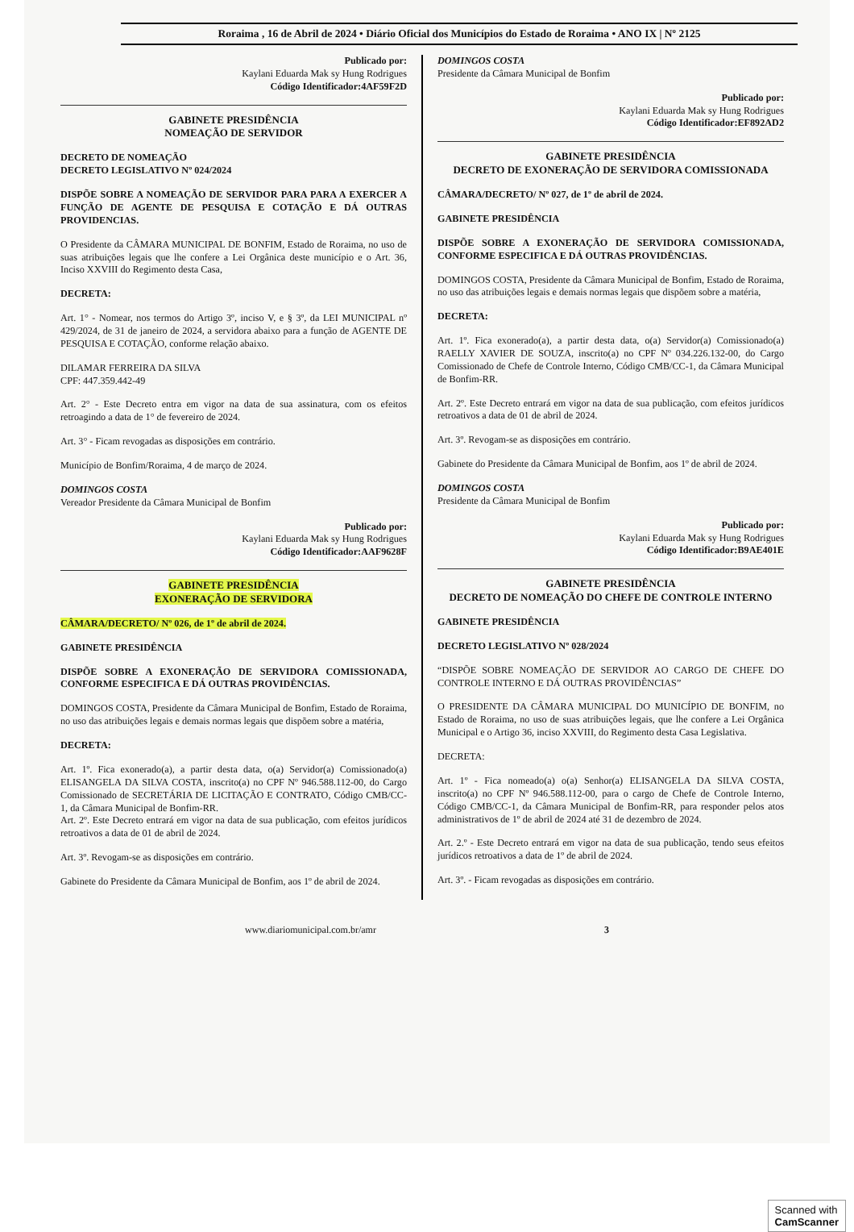Roraima , 16 de Abril de 2024 • Diário Oficial dos Municípios do Estado de Roraima • ANO IX | Nº 2125
Publicado por:
Kaylani Eduarda Mak sy Hung Rodrigues
Código Identificador:4AF59F2D
GABINETE PRESIDÊNCIA
NOMEAÇÃO DE SERVIDOR
DECRETO DE NOMEAÇÃO
DECRETO LEGISLATIVO Nº 024/2024
DISPÕE SOBRE A NOMEAÇÃO DE SERVIDOR PARA PARA A EXERCER A FUNÇÃO DE AGENTE DE PESQUISA E COTAÇÃO E DÁ OUTRAS PROVIDENCIAS.
O Presidente da CÂMARA MUNICIPAL DE BONFIM, Estado de Roraima, no uso de suas atribuições legais que lhe confere a Lei Orgânica deste município e o Art. 36, Inciso XXVIII do Regimento desta Casa,
DECRETA:
Art. 1° - Nomear, nos termos do Artigo 3º, inciso V, e § 3º, da LEI MUNICIPAL nº 429/2024, de 31 de janeiro de 2024, a servidora abaixo para a função de AGENTE DE PESQUISA E COTAÇÃO, conforme relação abaixo.
DILAMAR FERREIRA DA SILVA
CPF: 447.359.442-49
Art. 2° - Este Decreto entra em vigor na data de sua assinatura, com os efeitos retroagindo a data de 1° de fevereiro de 2024.
Art. 3° - Ficam revogadas as disposições em contrário.
Município de Bonfim/Roraima, 4 de março de 2024.
DOMINGOS COSTA
Vereador Presidente da Câmara Municipal de Bonfim
Publicado por:
Kaylani Eduarda Mak sy Hung Rodrigues
Código Identificador:AAF9628F
GABINETE PRESIDÊNCIA
EXONERAÇÃO DE SERVIDORA
CÂMARA/DECRETO/ Nº 026, de 1º de abril de 2024.
GABINETE PRESIDÊNCIA
DISPÕE SOBRE A EXONERAÇÃO DE SERVIDORA COMISSIONADA, CONFORME ESPECIFICA E DÁ OUTRAS PROVIDÊNCIAS.
DOMINGOS COSTA, Presidente da Câmara Municipal de Bonfim, Estado de Roraima, no uso das atribuições legais e demais normas legais que dispõem sobre a matéria,
DECRETA:
Art. 1º. Fica exonerado(a), a partir desta data, o(a) Servidor(a) Comissionado(a) ELISANGELA DA SILVA COSTA, inscrito(a) no CPF Nº 946.588.112-00, do Cargo Comissionado de SECRETÁRIA DE LICITAÇÃO E CONTRATO, Código CMB/CC-1, da Câmara Municipal de Bonfim-RR.
Art. 2º. Este Decreto entrará em vigor na data de sua publicação, com efeitos jurídicos retroativos a data de 01 de abril de 2024.
Art. 3º. Revogam-se as disposições em contrário.
Gabinete do Presidente da Câmara Municipal de Bonfim, aos 1º de abril de 2024.
DOMINGOS COSTA
Presidente da Câmara Municipal de Bonfim
Publicado por:
Kaylani Eduarda Mak sy Hung Rodrigues
Código Identificador:EF892AD2
GABINETE PRESIDÊNCIA
DECRETO DE EXONERAÇÃO DE SERVIDORA COMISSIONADA
CÂMARA/DECRETO/ Nº 027, de 1º de abril de 2024.
GABINETE PRESIDÊNCIA
DISPÕE SOBRE A EXONERAÇÃO DE SERVIDORA COMISSIONADA, CONFORME ESPECIFICA E DÁ OUTRAS PROVIDÊNCIAS.
DOMINGOS COSTA, Presidente da Câmara Municipal de Bonfim, Estado de Roraima, no uso das atribuições legais e demais normas legais que dispõem sobre a matéria,
DECRETA:
Art. 1º. Fica exonerado(a), a partir desta data, o(a) Servidor(a) Comissionado(a) RAELLY XAVIER DE SOUZA, inscrito(a) no CPF Nº 034.226.132-00, do Cargo Comissionado de Chefe de Controle Interno, Código CMB/CC-1, da Câmara Municipal de Bonfim-RR.
Art. 2º. Este Decreto entrará em vigor na data de sua publicação, com efeitos jurídicos retroativos a data de 01 de abril de 2024.
Art. 3º. Revogam-se as disposições em contrário.
Gabinete do Presidente da Câmara Municipal de Bonfim, aos 1º de abril de 2024.
DOMINGOS COSTA
Presidente da Câmara Municipal de Bonfim
Publicado por:
Kaylani Eduarda Mak sy Hung Rodrigues
Código Identificador:B9AE401E
GABINETE PRESIDÊNCIA
DECRETO DE NOMEAÇÃO DO CHEFE DE CONTROLE INTERNO
GABINETE PRESIDÊNCIA
DECRETO LEGISLATIVO Nº 028/2024
“DISPÕE SOBRE NOMEAÇÃO DE SERVIDOR AO CARGO DE CHEFE DO CONTROLE INTERNO E DÁ OUTRAS PROVIDÊNCIAS”
O PRESIDENTE DA CÂMARA MUNICIPAL DO MUNICÍPIO DE BONFIM, no Estado de Roraima, no uso de suas atribuições legais, que lhe confere a Lei Orgânica Municipal e o Artigo 36, inciso XXVIII, do Regimento desta Casa Legislativa.
DECRETA:
Art. 1º - Fica nomeado(a) o(a) Senhor(a) ELISANGELA DA SILVA COSTA, inscrito(a) no CPF Nº 946.588.112-00, para o cargo de Chefe de Controle Interno, Código CMB/CC-1, da Câmara Municipal de Bonfim-RR, para responder pelos atos administrativos de 1º de abril de 2024 até 31 de dezembro de 2024.
Art. 2.º - Este Decreto entrará em vigor na data de sua publicação, tendo seus efeitos jurídicos retroativos a data de 1º de abril de 2024.
Art. 3º. - Ficam revogadas as disposições em contrário.
www.diariomunicipal.com.br/amr 3
Scanned with
CamScanner